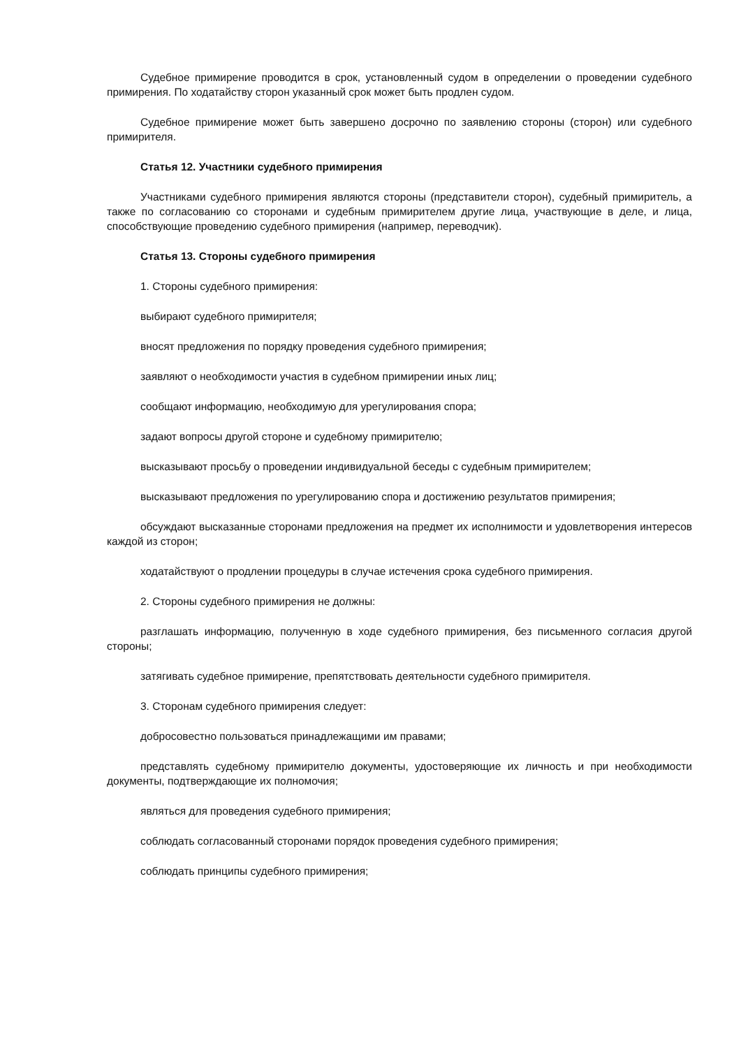Судебное примирение проводится в срок, установленный судом в определении о проведении судебного примирения. По ходатайству сторон указанный срок может быть продлен судом.
Судебное примирение может быть завершено досрочно по заявлению стороны (сторон) или судебного примирителя.
Статья 12. Участники судебного примирения
Участниками судебного примирения являются стороны (представители сторон), судебный примиритель, а также по согласованию со сторонами и судебным примирителем другие лица, участвующие в деле, и лица, способствующие проведению судебного примирения (например, переводчик).
Статья 13. Стороны судебного примирения
1. Стороны судебного примирения:
выбирают судебного примирителя;
вносят предложения по порядку проведения судебного примирения;
заявляют о необходимости участия в судебном примирении иных лиц;
сообщают информацию, необходимую для урегулирования спора;
задают вопросы другой стороне и судебному примирителю;
высказывают просьбу о проведении индивидуальной беседы с судебным примирителем;
высказывают предложения по урегулированию спора и достижению результатов примирения;
обсуждают высказанные сторонами предложения на предмет их исполнимости и удовлетворения интересов каждой из сторон;
ходатайствуют о продлении процедуры в случае истечения срока судебного примирения.
2. Стороны судебного примирения не должны:
разглашать информацию, полученную в ходе судебного примирения, без письменного согласия другой стороны;
затягивать судебное примирение, препятствовать деятельности судебного примирителя.
3. Сторонам судебного примирения следует:
добросовестно пользоваться принадлежащими им правами;
представлять судебному примирителю документы, удостоверяющие их личность и при необходимости документы, подтверждающие их полномочия;
являться для проведения судебного примирения;
соблюдать согласованный сторонами порядок проведения судебного примирения;
соблюдать принципы судебного примирения;